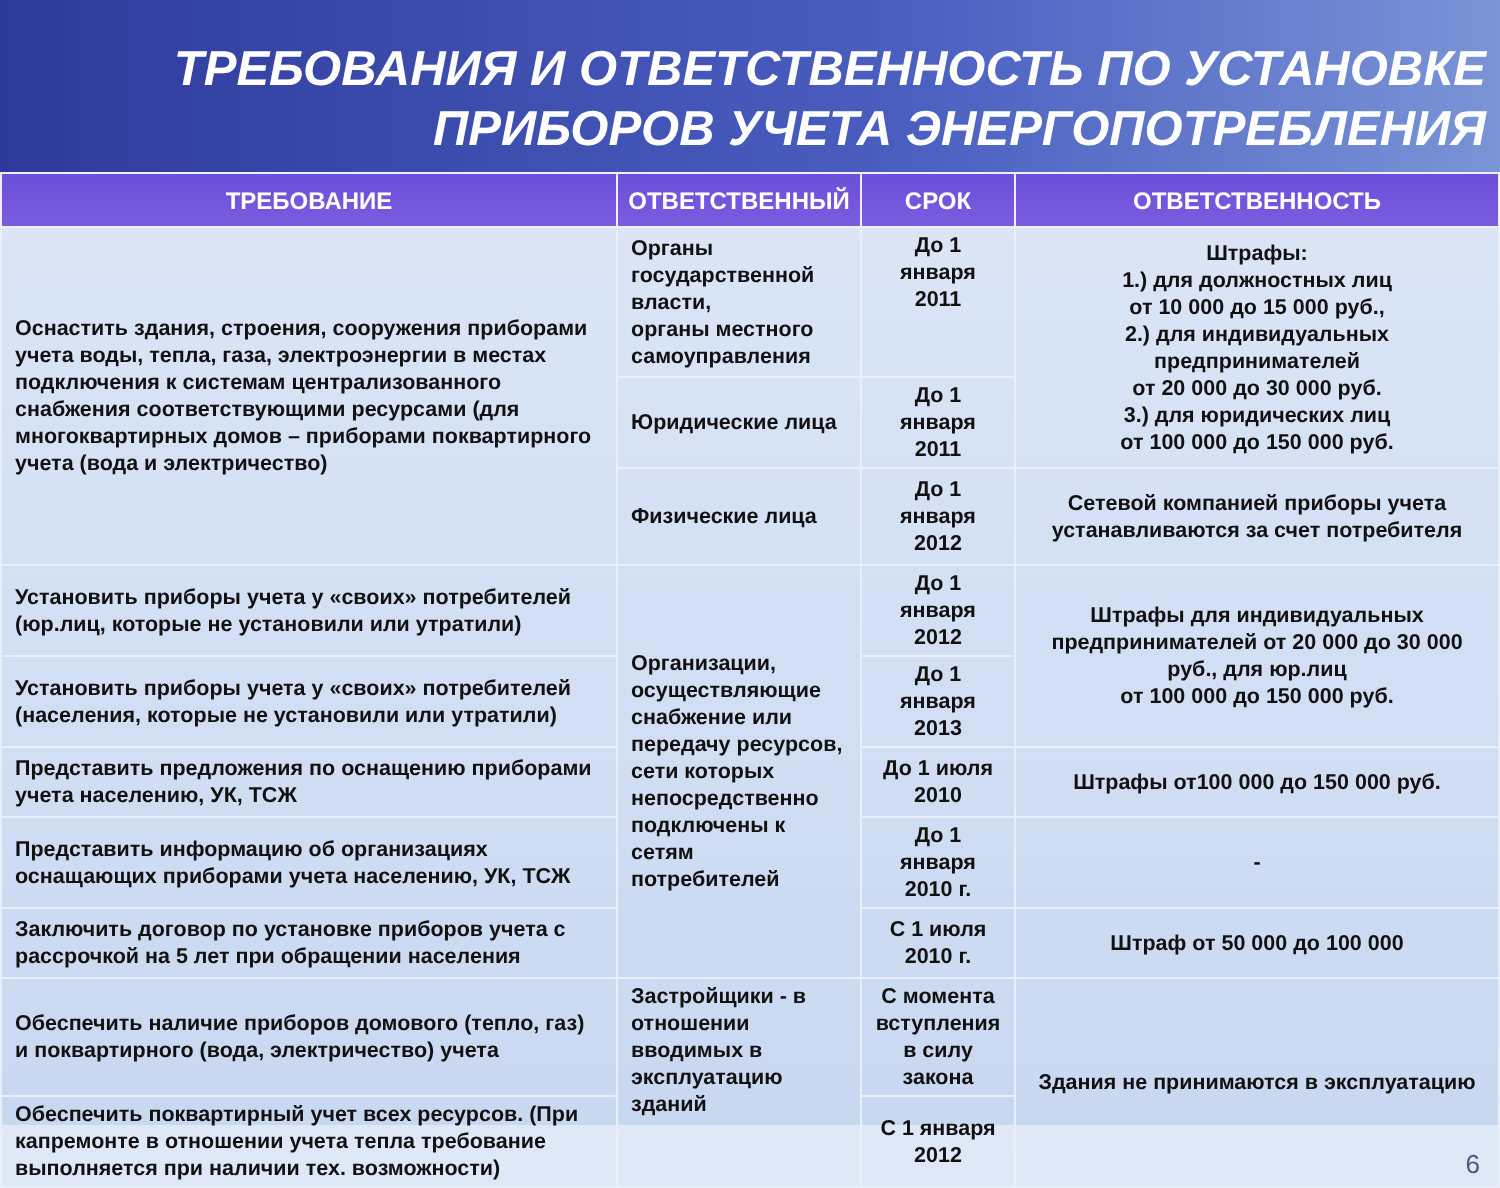ТРЕБОВАНИЯ И ОТВЕТСТВЕННОСТЬ ПО УСТАНОВКЕ
ПРИБОРОВ УЧЕТА ЭНЕРГОПОТРЕБЛЕНИЯ
| ТРЕБОВАНИЕ | ОТВЕТСТВЕННЫЙ | СРОК | ОТВЕТСТВЕННОСТЬ |
| --- | --- | --- | --- |
| Оснастить здания, строения, сооружения приборами учета воды, тепла, газа, электроэнергии в местах подключения к системам централизованного снабжения соответствующими ресурсами (для многоквартирных домов – приборами поквартирного учета (вода и электричество) | Органы государственной власти, органы местного самоуправления | До 1 января 2011 | Штрафы: 1.) для должностных лиц от 10 000 до 15 000 руб., 2.) для индивидуальных предпринимателей от 20 000 до 30 000 руб. 3.) для юридических лиц от 100 000 до 150 000 руб. |
| | Юридические лица | До 1 января 2011 | |
| | Физические лица | До 1 января 2012 | Сетевой компанией приборы учета устанавливаются за счет потребителя |
| Установить приборы учета у «своих» потребителей (юр.лиц, которые не установили или утратили) | Организации, осуществляющие снабжение или передачу ресурсов, сети которых непосредственно подключены к сетям потребителей | До 1 января 2012 | Штрафы для индивидуальных предпринимателей от 20 000 до 30 000 руб., для юр.лиц от 100 000 до 150 000 руб. |
| Установить приборы учета у «своих» потребителей (населения, которые не установили или утратили) | | До 1 января 2013 | |
| Представить предложения по оснащению приборами учета населению, УК, ТСЖ | | До 1 июля 2010 | Штрафы от100 000 до 150 000 руб. |
| Представить информацию об организациях оснащающих приборами учета населению, УК, ТСЖ | | До 1 января 2010 г. | - |
| Заключить договор по установке приборов учета с рассрочкой на 5 лет при обращении населения | | С 1 июля 2010 г. | Штраф от 50 000 до 100 000 |
| Обеспечить наличие приборов домового (тепло, газ) и поквартирного (вода, электричество) учета | Застройщики - в отношении вводимых в эксплуатацию зданий | С момента вступления в силу закона | Здания не принимаются в эксплуатацию |
| Обеспечить поквартирный учет всех ресурсов. (При капремонте в отношении учета тепла требование выполняется при наличии тех. возможности) | | С 1 января 2012 | |
6